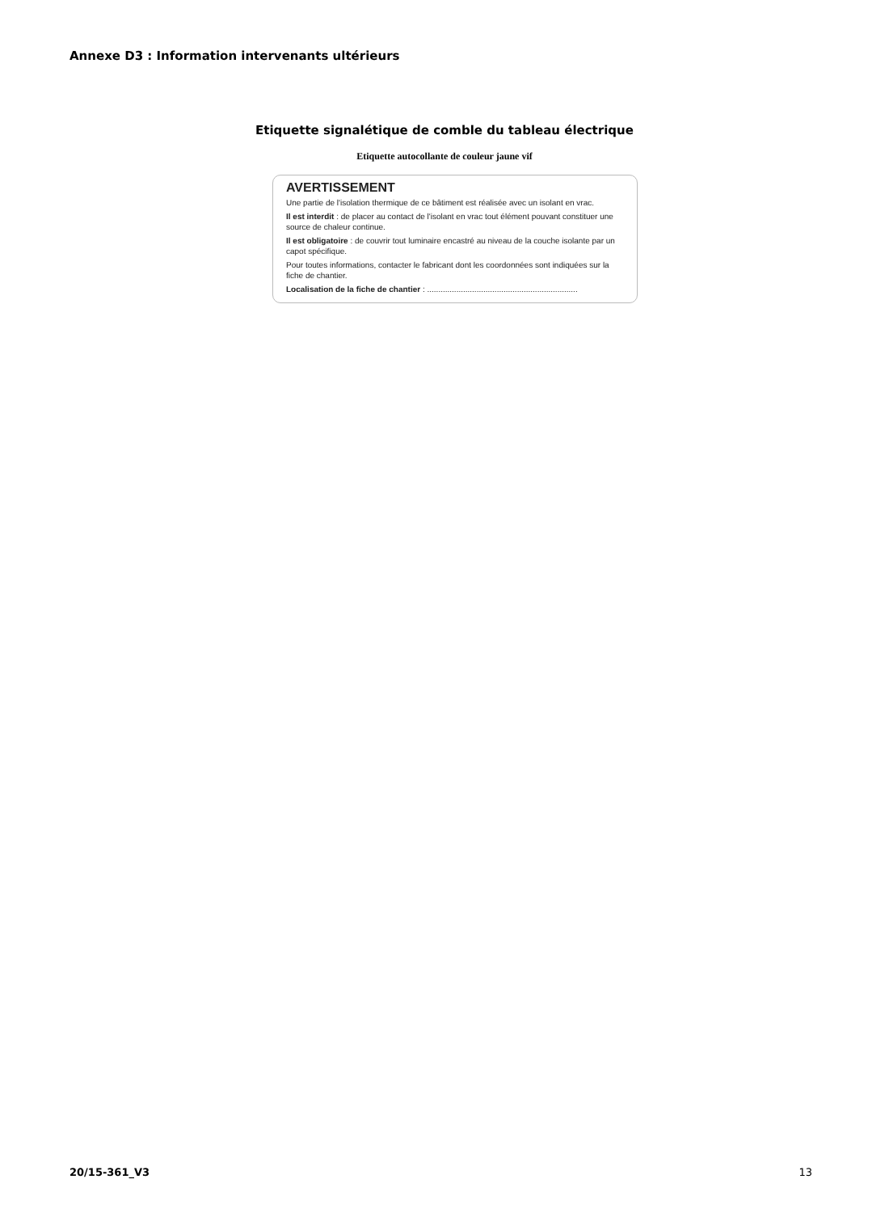Annexe D3 : Information intervenants ultérieurs
Etiquette signalétique de comble du tableau électrique
Etiquette autocollante de couleur jaune vif
AVERTISSEMENT
Une partie de l'isolation thermique de ce bâtiment est réalisée avec un isolant en vrac.
Il est interdit : de placer au contact de l'isolant en vrac tout élément pouvant constituer une source de chaleur continue.
Il est obligatoire : de couvrir tout luminaire encastré au niveau de la couche isolante par un capot spécifique.
Pour toutes informations, contacter le fabricant dont les coordonnées sont indiquées sur la fiche de chantier.
Localisation de la fiche de chantier : ...................................................................
20/15-361_V3 13